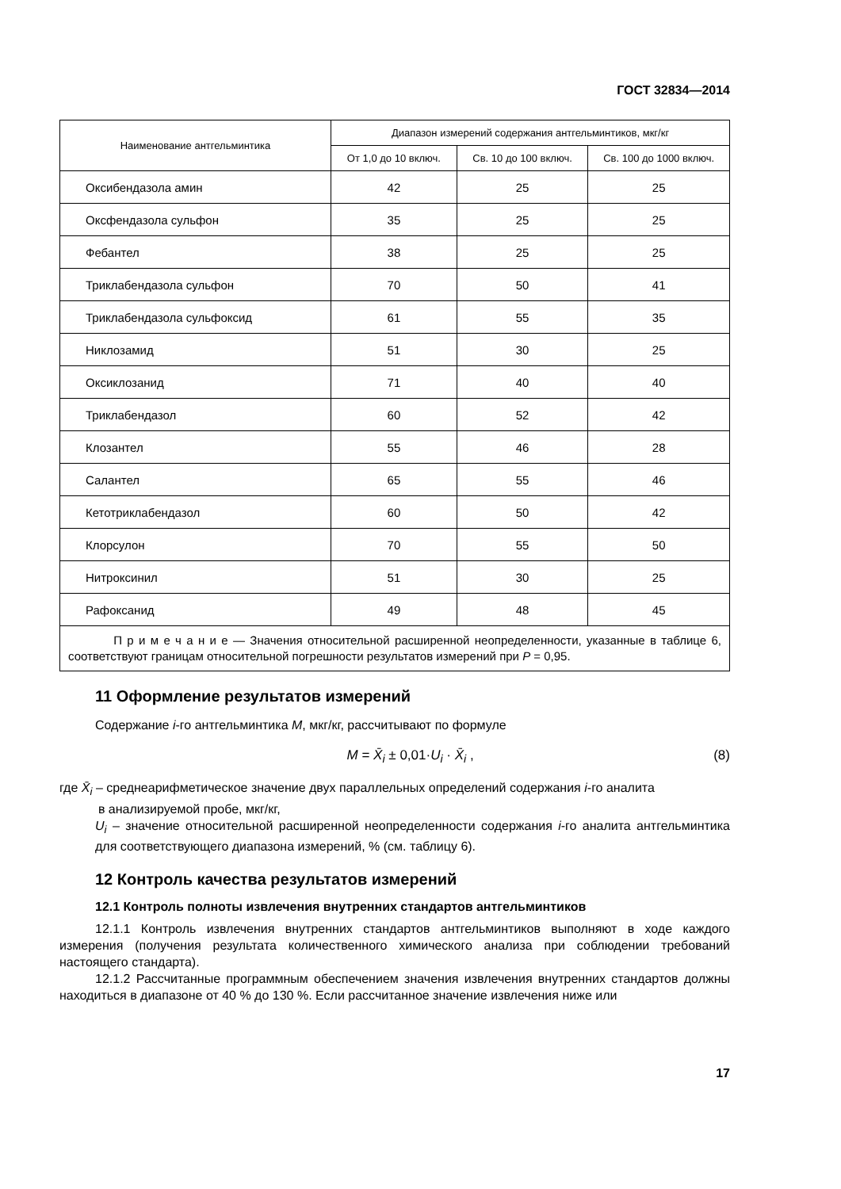ГОСТ 32834—2014
| Наименование антгельминтика | Диапазон измерений содержания антгельминтиков, мкг/кг | | |
| --- | --- | --- | --- |
| | От 1,0 до 10 включ. | Св. 10 до 100 включ. | Св. 100 до 1000 включ. |
| Оксибендазола амин | 42 | 25 | 25 |
| Оксфендазола сульфон | 35 | 25 | 25 |
| Фебантел | 38 | 25 | 25 |
| Триклабендазола сульфон | 70 | 50 | 41 |
| Триклабендазола сульфоксид | 61 | 55 | 35 |
| Никлозамид | 51 | 30 | 25 |
| Оксиклозанид | 71 | 40 | 40 |
| Триклабендазол | 60 | 52 | 42 |
| Клозантел | 55 | 46 | 28 |
| Салантел | 65 | 55 | 46 |
| Кетотриклабендазол | 60 | 50 | 42 |
| Клорсулон | 70 | 55 | 50 |
| Нитроксинил | 51 | 30 | 25 |
| Рафоксанид | 49 | 48 | 45 |
| П р и м е ч а н и е — Значения относительной расширенной неопределенности, указанные в таблице 6, соответствуют границам относительной погрешности результатов измерений при P = 0,95. | | | |
11 Оформление результатов измерений
Содержание i-го антгельминтика M, мкг/кг, рассчитывают по формуле
M = X̄<sub>i</sub> ± 0,01·U<sub>i</sub> · X̄<sub>i</sub> , (8)
где X̄<sub>i</sub> – среднеарифметическое значение двух параллельных определений содержания i-го аналита
в анализируемой пробе, мкг/кг,
U<sub>i</sub> – значение относительной расширенной неопределенности содержания i-го аналита антгельминтика для соответствующего диапазона измерений, % (см. таблицу 6).
12 Контроль качества результатов измерений
12.1 Контроль полноты извлечения внутренних стандартов антгельминтиков
12.1.1 Контроль извлечения внутренних стандартов антгельминтиков выполняют в ходе каждого измерения (получения результата количественного химического анализа при соблюдении требований настоящего стандарта).
12.1.2 Рассчитанные программным обеспечением значения извлечения внутренних стандартов должны находиться в диапазоне от 40 % до 130 %. Если рассчитанное значение извлечения ниже или
17